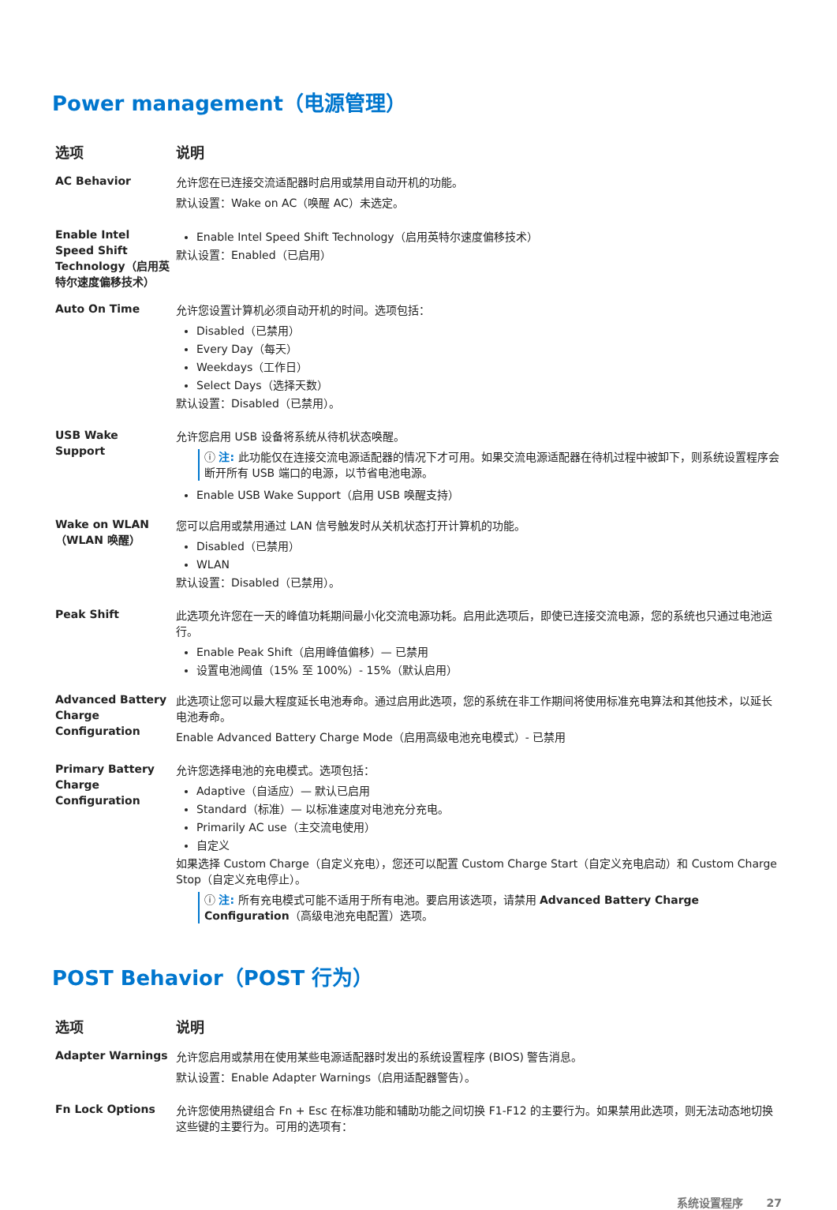Power management（电源管理）
| 选项 | 说明 |
| --- | --- |
| AC Behavior | 允许您在已连接交流适配器时启用或禁用自动开机的功能。 默认设置：Wake on AC（唤醒 AC）未选定。 |
| Enable Intel Speed Shift Technology（启用英特尔速度偏移技术） | Enable Intel Speed Shift Technology（启用英特尔速度偏移技术） 默认设置：Enabled（已启用） |
| Auto On Time | 允许您设置计算机必须自动开机的时间。选项包括： Disabled（已禁用） Every Day（每天） Weekdays（工作日） Select Days（选择天数） 默认设置：Disabled（已禁用）。 |
| USB Wake Support | 允许您启用 USB 设备将系统从待机状态唤醒。 ⓘ 注: 此功能仅在连接交流电源适配器的情况下才可用。如果交流电源适配器在待机过程中被卸下，则系统设置程序会断开所有 USB 端口的电源，以节省电池电源。 Enable USB Wake Support（启用 USB 唤醒支持） |
| Wake on WLAN（WLAN 唤醒） | 您可以启用或禁用通过 LAN 信号触发时从关机状态打开计算机的功能。 Disabled（已禁用） WLAN 默认设置：Disabled（已禁用）。 |
| Peak Shift | 此选项允许您在一天的峰值功耗期间最小化交流电源功耗。启用此选项后，即使已连接交流电源，您的系统也只通过电池运行。 Enable Peak Shift（启用峰值偏移）— 已禁用 设置电池阈值（15% 至 100%）- 15%（默认启用） |
| Advanced Battery Charge Configuration | 此选项让您可以最大程度延长电池寿命。通过启用此选项，您的系统在非工作期间将使用标准充电算法和其他技术，以延长电池寿命。 Enable Advanced Battery Charge Mode（启用高级电池充电模式）- 已禁用 |
| Primary Battery Charge Configuration | 允许您选择电池的充电模式。选项包括： Adaptive（自适应）— 默认已启用 Standard（标准）— 以标准速度对电池充分充电。 Primarily AC use（主交流电使用） 自定义 如果选择 Custom Charge（自定义充电），您还可以配置 Custom Charge Start（自定义充电启动）和 Custom Charge Stop（自定义充电停止）。 ⓘ 注: 所有充电模式可能不适用于所有电池。要启用该选项，请禁用 Advanced Battery Charge Configuration （高级电池充电配置）选项。 |
POST Behavior（POST 行为）
| 选项 | 说明 |
| --- | --- |
| Adapter Warnings | 允许您启用或禁用在使用某些电源适配器时发出的系统设置程序 (BIOS) 警告消息。 默认设置：Enable Adapter Warnings（启用适配器警告）。 |
| Fn Lock Options | 允许您使用热键组合 Fn + Esc 在标准功能和辅助功能之间切换 F1-F12 的主要行为。如果禁用此选项，则无法动态地切换这些键的主要行为。可用的选项有： |
系统设置程序 27